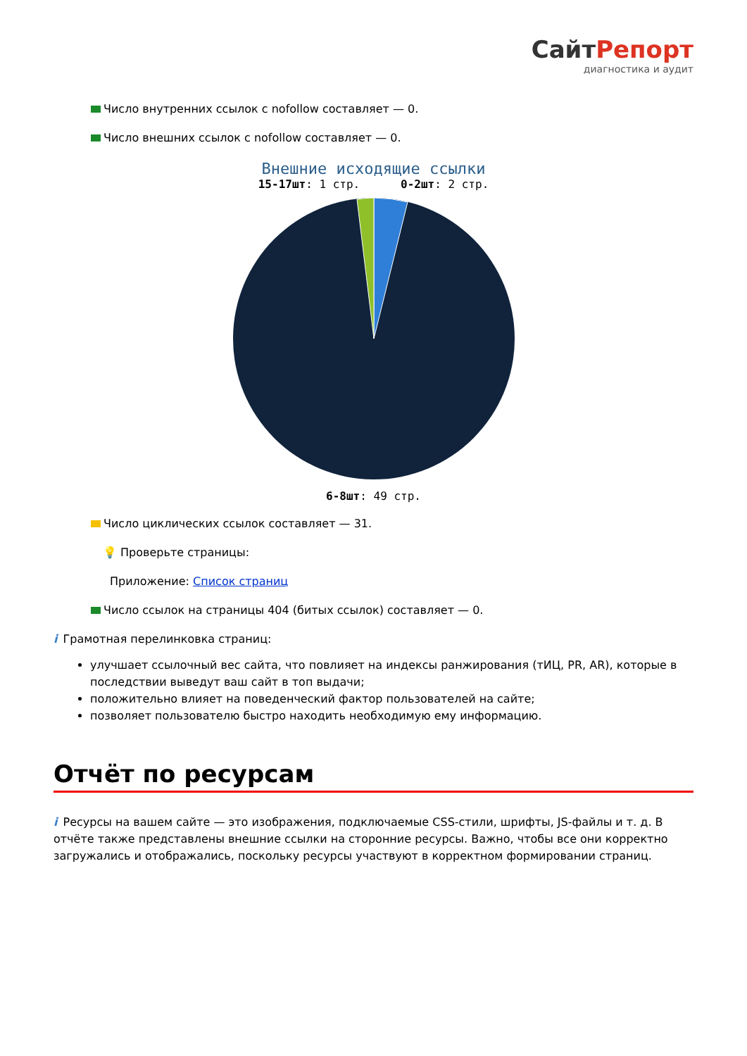Сайт Репорт
диагностика и аудит
Число внутренних ссылок с nofollow составляет — 0.
Число внешних ссылок с nofollow составляет — 0.
Внешние исходящие ссылки
15-17шт: 1 стр. 0-2шт: 2 стр.
6-8шт: 49 стр.
Число циклических ссылок составляет — 31.
💡 Проверьте страницы:
Приложение: Список страниц
Число ссылок на страницы 404 (битых ссылок) составляет — 0.
i Грамотная перелинковка страниц:
улучшает ссылочный вес сайта, что повлияет на индексы ранжирования (тИЦ, PR, AR), которые в последствии выведут ваш сайт в топ выдачи;
положительно влияет на поведенческий фактор пользователей на сайте;
позволяет пользователю быстро находить необходимую ему информацию.
Отчёт по ресурсам
i Ресурсы на вашем сайте — это изображения, подключаемые CSS-стили, шрифты, JS-файлы и т. д. В отчёте также представлены внешние ссылки на сторонние ресурсы. Важно, чтобы все они корректно загружались и отображались, поскольку ресурсы участвуют в корректном формировании страниц.